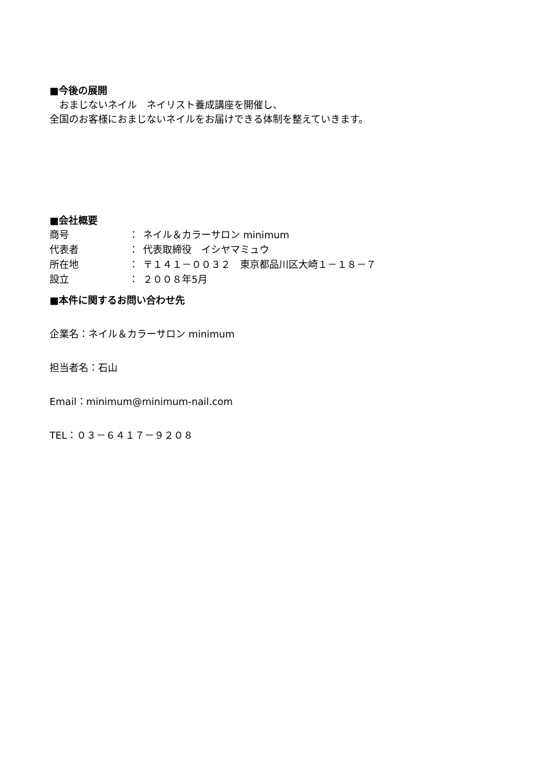■今後の展開
　おまじないネイル　ネイリスト養成講座を開催し、
全国のお客様におまじないネイルをお届けできる体制を整えていきます。
■会社概要
商号 ： ネイル＆カラーサロン minimum
代表者 ： 代表取締役　イシヤマミュウ
所在地 ： 〒１４１－００３２　東京都品川区大崎１－１８－７
設立 ： ２００８年5月
■本件に関するお問い合わせ先
企業名：ネイル＆カラーサロン minimum
担当者名：石山
Email：minimum@minimum-nail.com
TEL：０３－６４１７－９２０８